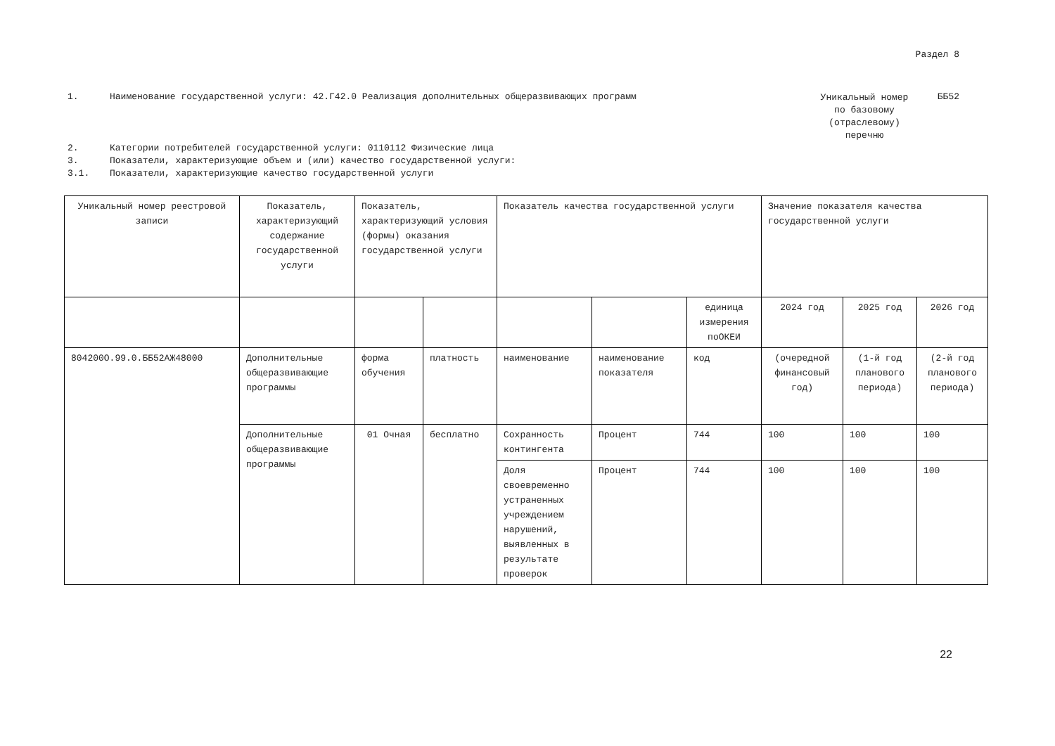Раздел 8
1. Наименование государственной услуги: 42.Г42.0 Реализация дополнительных общеразвивающих программ
Уникальный номер по базовому (отраслевому) перечню
ББ52
2. Категории потребителей государственной услуги: 0110112 Физические лица
3. Показатели, характеризующие объем и (или) качество государственной услуги:
3.1. Показатели, характеризующие качество государственной услуги
| Уникальный номер реестровой записи | Показатель, характеризующий содержание государственной услуги | Показатель, характеризующий условия (формы) оказания государственной услуги | | Показатель качества государственной услуги | | | Значение показателя качества государственной услуги | | |
| | | | | | | единица измерения поОКЕИ | 2024 год | 2025 год | 2026 год |
| 804200О.99.0.ББ52АЖ48000 | Дополнительные общеразвивающие программы | форма обучения | платность | наименование | наименование показателя | код | (очередной финансовый год) | (1-й год планового периода) | (2-й год планового периода) |
| | Дополнительные общеразвивающие программы | 01 Очная | бесплатно | Сохранность контингента | Процент | 744 | 100 | 100 | 100 |
| | | | | Доля своевременно устраненных учреждением нарушений, выявленных в результате проверок | Процент | 744 | 100 | 100 | 100 |
22